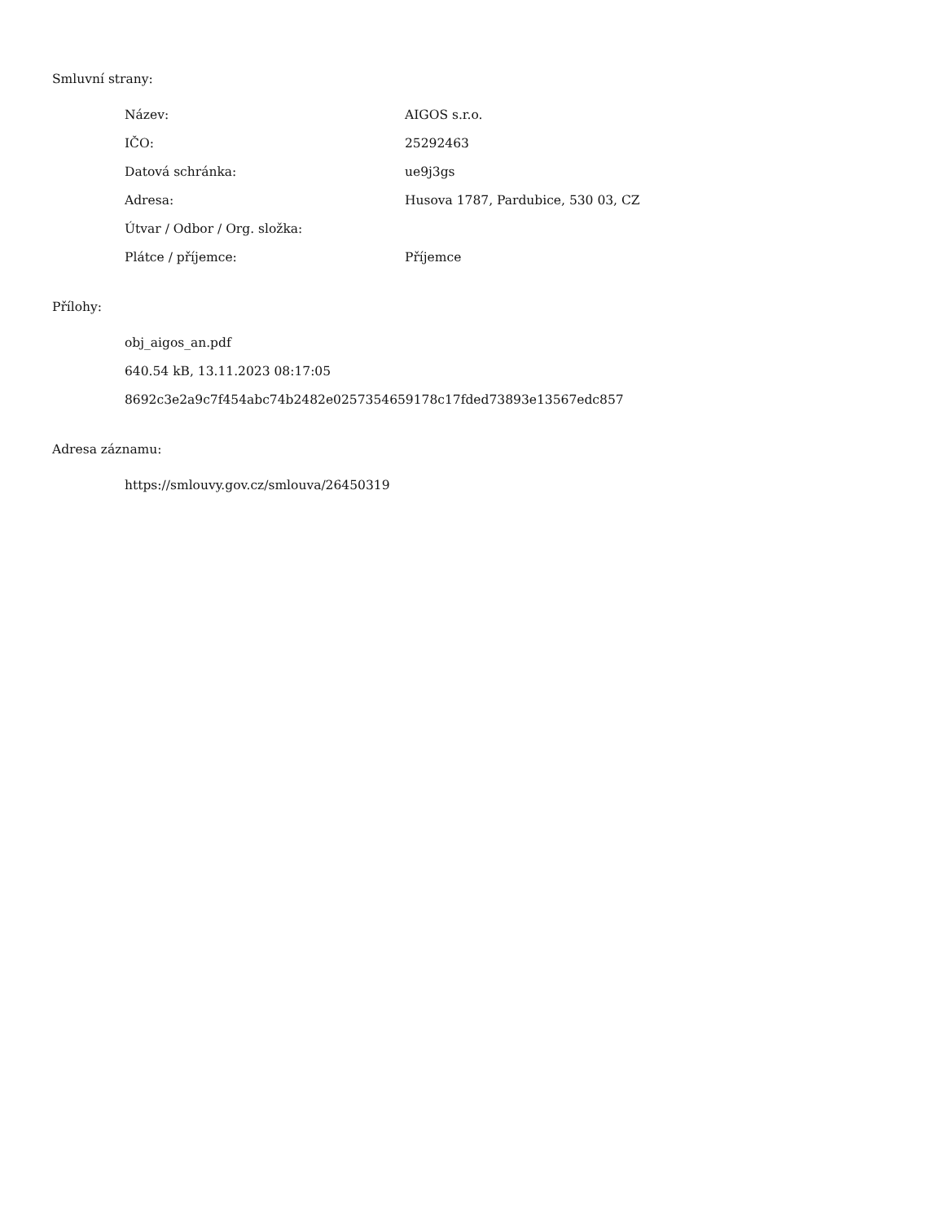Smluvní strany:
| Název: | AIGOS s.r.o. |
| IČO: | 25292463 |
| Datová schránka: | ue9j3gs |
| Adresa: | Husova 1787, Pardubice, 530 03, CZ |
| Útvar / Odbor / Org. složka: | |
| Plátce / příjemce: | Příjemce |
Přílohy:
obj_aigos_an.pdf
640.54 kB, 13.11.2023 08:17:05
8692c3e2a9c7f454abc74b2482e0257354659178c17fded73893e13567edc857
Adresa záznamu:
https://smlouvy.gov.cz/smlouva/26450319